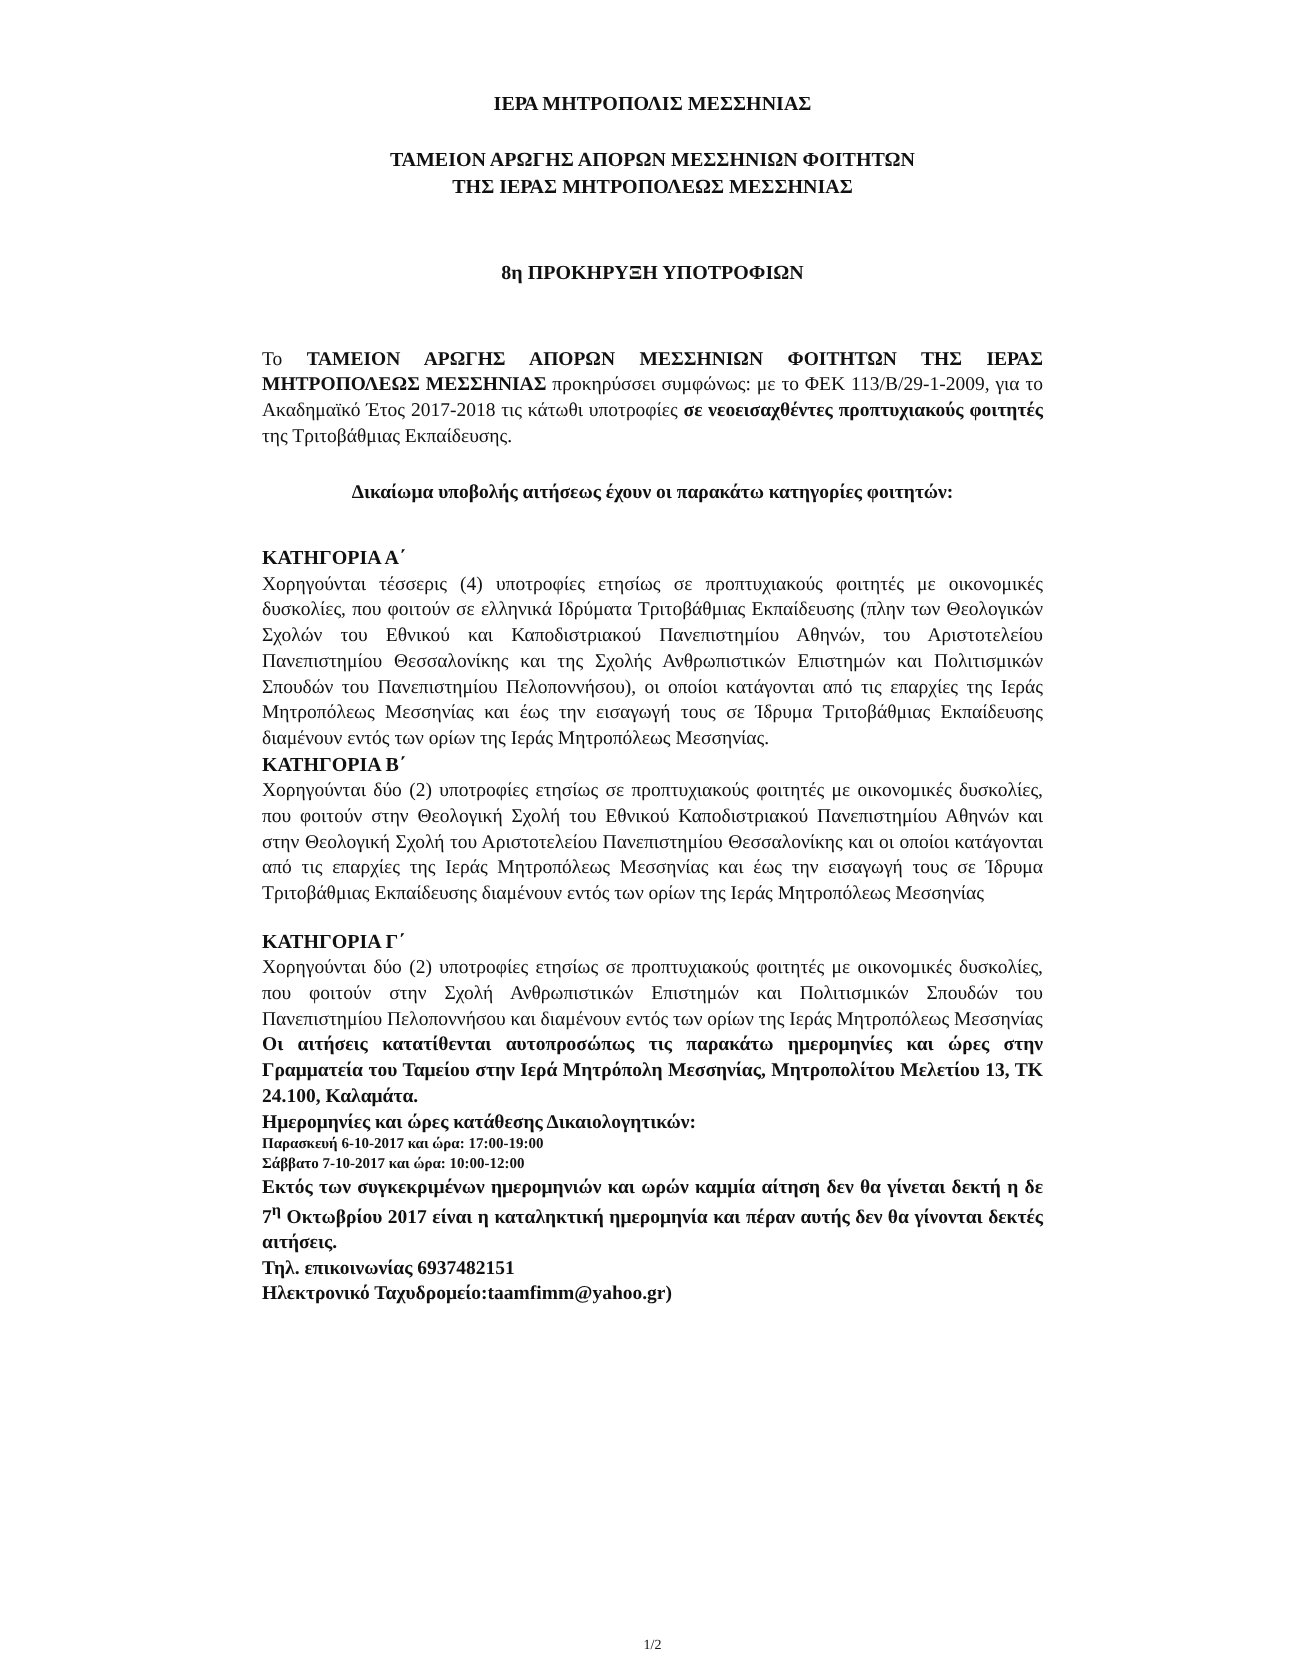ΙΕΡΑ ΜΗΤΡΟΠΟΛΙΣ ΜΕΣΣΗΝΙΑΣ
ΤΑΜΕΙΟΝ ΑΡΩΓΗΣ ΑΠΟΡΩΝ ΜΕΣΣΗΝΙΩΝ ΦΟΙΤΗΤΩΝ
ΤΗΣ ΙΕΡΑΣ ΜΗΤΡΟΠΟΛΕΩΣ ΜΕΣΣΗΝΙΑΣ
8η ΠΡΟΚΗΡΥΞΗ ΥΠΟΤΡΟΦΙΩΝ
Το ΤΑΜΕΙΟΝ ΑΡΩΓΗΣ ΑΠΟΡΩΝ ΜΕΣΣΗΝΙΩΝ ΦΟΙΤΗΤΩΝ ΤΗΣ ΙΕΡΑΣ ΜΗΤΡΟΠΟΛΕΩΣ ΜΕΣΣΗΝΙΑΣ προκηρύσσει συμφώνως: με το ΦΕΚ 113/Β/29-1-2009, για το Ακαδημαϊκό Έτος 2017-2018 τις κάτωθι υποτροφίες σε νεοεισαχθέντες προπτυχιακούς φοιτητές της Τριτοβάθμιας Εκπαίδευσης.
Δικαίωμα υποβολής αιτήσεως έχουν οι παρακάτω κατηγορίες φοιτητών:
ΚΑΤΗΓΟΡΙΑ Α΄
Χορηγούνται τέσσερις (4) υποτροφίες ετησίως σε προπτυχιακούς φοιτητές με οικονομικές δυσκολίες, που φοιτούν σε ελληνικά Ιδρύματα Τριτοβάθμιας Εκπαίδευσης (πλην των Θεολογικών Σχολών του Εθνικού και Καποδιστριακού Πανεπιστημίου Αθηνών, του Αριστοτελείου Πανεπιστημίου Θεσσαλονίκης και της Σχολής Ανθρωπιστικών Επιστημών και Πολιτισμικών Σπουδών του Πανεπιστημίου Πελοποννήσου), οι οποίοι κατάγονται από τις επαρχίες της Ιεράς Μητροπόλεως Μεσσηνίας και έως την εισαγωγή τους σε Ίδρυμα Τριτοβάθμιας Εκπαίδευσης διαμένουν εντός των ορίων της Ιεράς Μητροπόλεως Μεσσηνίας.
ΚΑΤΗΓΟΡΙΑ Β΄
Χορηγούνται δύο (2) υποτροφίες ετησίως σε προπτυχιακούς φοιτητές με οικονομικές δυσκολίες, που φοιτούν στην Θεολογική Σχολή του Εθνικού Καποδιστριακού Πανεπιστημίου Αθηνών και στην Θεολογική Σχολή του Αριστοτελείου Πανεπιστημίου Θεσσαλονίκης και οι οποίοι κατάγονται από τις επαρχίες της Ιεράς Μητροπόλεως Μεσσηνίας και έως την εισαγωγή τους σε Ίδρυμα Τριτοβάθμιας Εκπαίδευσης διαμένουν εντός των ορίων της Ιεράς Μητροπόλεως Μεσσηνίας
ΚΑΤΗΓΟΡΙΑ Γ΄
Χορηγούνται δύο (2) υποτροφίες ετησίως σε προπτυχιακούς φοιτητές με οικονομικές δυσκολίες, που φοιτούν στην Σχολή Ανθρωπιστικών Επιστημών και Πολιτισμικών Σπουδών του Πανεπιστημίου Πελοποννήσου και διαμένουν εντός των ορίων της Ιεράς Μητροπόλεως Μεσσηνίας
Οι αιτήσεις κατατίθενται αυτοπροσώπως τις παρακάτω ημερομηνίες και ώρες στην Γραμματεία του Ταμείου στην Ιερά Μητρόπολη Μεσσηνίας, Μητροπολίτου Μελετίου 13, ΤΚ 24.100, Καλαμάτα.
Ημερομηνίες και ώρες κατάθεσης Δικαιολογητικών:
Παρασκευή 6-10-2017 και ώρα: 17:00-19:00
Σάββατο 7-10-2017 και ώρα: 10:00-12:00
Εκτός των συγκεκριμένων ημερομηνιών και ωρών καμμία αίτηση δεν θα γίνεται δεκτή η δε 7<sup>η</sup> Οκτωβρίου 2017 είναι η καταληκτική ημερομηνία και πέραν αυτής δεν θα γίνονται δεκτές αιτήσεις.
Τηλ. επικοινωνίας 6937482151
Ηλεκτρονικό Ταχυδρομείο:taamfimm@yahoo.gr)
1/2